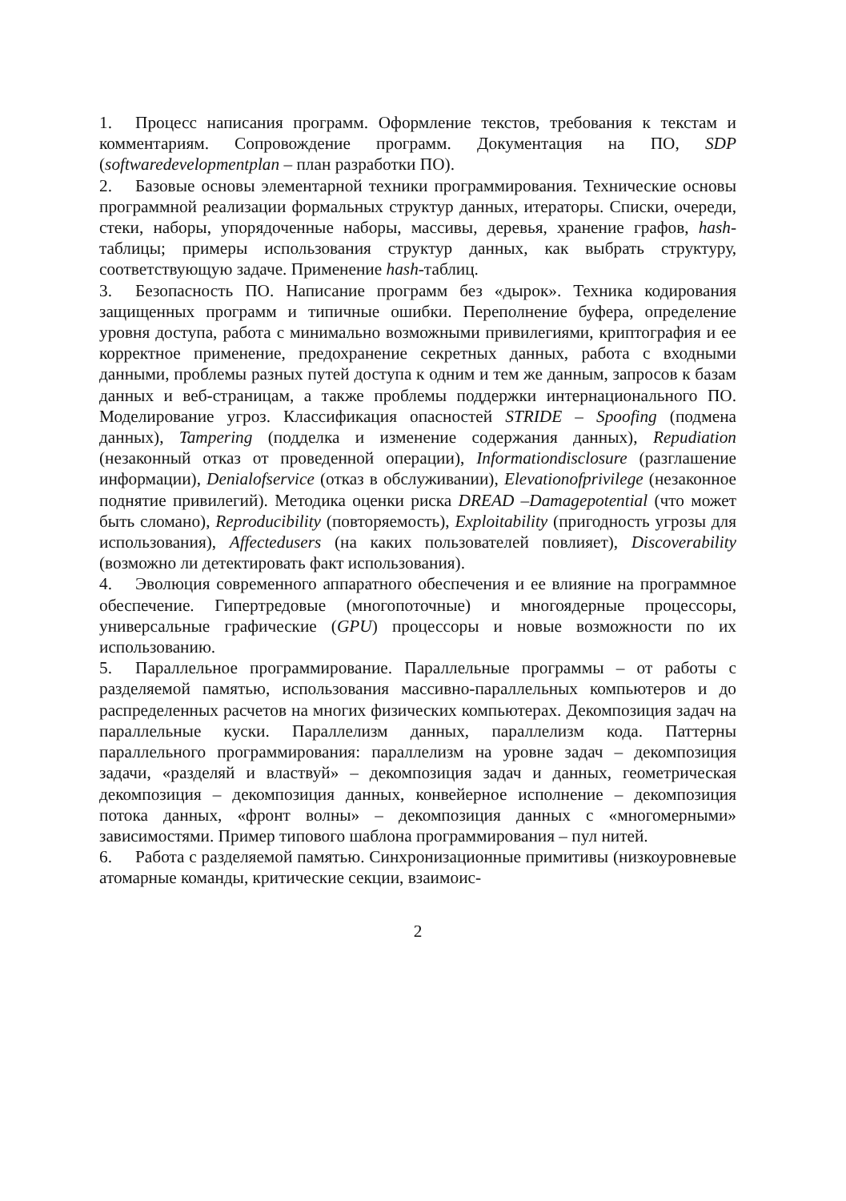1. Процесс написания программ. Оформление текстов, требования к текстам и комментариям. Сопровождение программ. Документация на ПО, SDP (softwaredevelopmentplan – план разработки ПО).
2. Базовые основы элементарной техники программирования. Технические основы программной реализации формальных структур данных, итераторы. Списки, очереди, стеки, наборы, упорядоченные наборы, массивы, деревья, хранение графов, hash-таблицы; примеры использования структур данных, как выбрать структуру, соответствующую задаче. Применение hash-таблиц.
3. Безопасность ПО. Написание программ без «дырок». Техника кодирования защищенных программ и типичные ошибки. Переполнение буфера, определение уровня доступа, работа с минимально возможными привилегиями, криптография и ее корректное применение, предохранение секретных данных, работа с входными данными, проблемы разных путей доступа к одним и тем же данным, запросов к базам данных и веб-страницам, а также проблемы поддержки интернационального ПО. Моделирование угроз. Классификация опасностей STRIDE – Spoofing (подмена данных), Tampering (подделка и изменение содержания данных), Repudiation (незаконный отказ от проведенной операции), Informationdisclosure (разглашение информации), Denialofservice (отказ в обслуживании), Elevationofprivilege (незаконное поднятие привилегий). Методика оценки риска DREAD –Damagepotential (что может быть сломано), Reproducibility (повторяемость), Exploitability (пригодность угрозы для использования), Affectedusers (на каких пользователей повлияет), Discoverability (возможно ли детектировать факт использования).
4. Эволюция современного аппаратного обеспечения и ее влияние на программное обеспечение. Гипертредовые (многопоточные) и многоядерные процессоры, универсальные графические (GPU) процессоры и новые возможности по их использованию.
5. Параллельное программирование. Параллельные программы – от работы с разделяемой памятью, использования массивно-параллельных компьютеров и до распределенных расчетов на многих физических компьютерах. Декомпозиция задач на параллельные куски. Параллелизм данных, параллелизм кода. Паттерны параллельного программирования: параллелизм на уровне задач – декомпозиция задачи, «разделяй и властвуй» – декомпозиция задач и данных, геометрическая декомпозиция – декомпозиция данных, конвейерное исполнение – декомпозиция потока данных, «фронт волны» – декомпозиция данных с «многомерными» зависимостями. Пример типового шаблона программирования – пул нитей.
6. Работа с разделяемой памятью. Синхронизационные примитивы (низкоуровневые атомарные команды, критические секции, взаимоис-
2